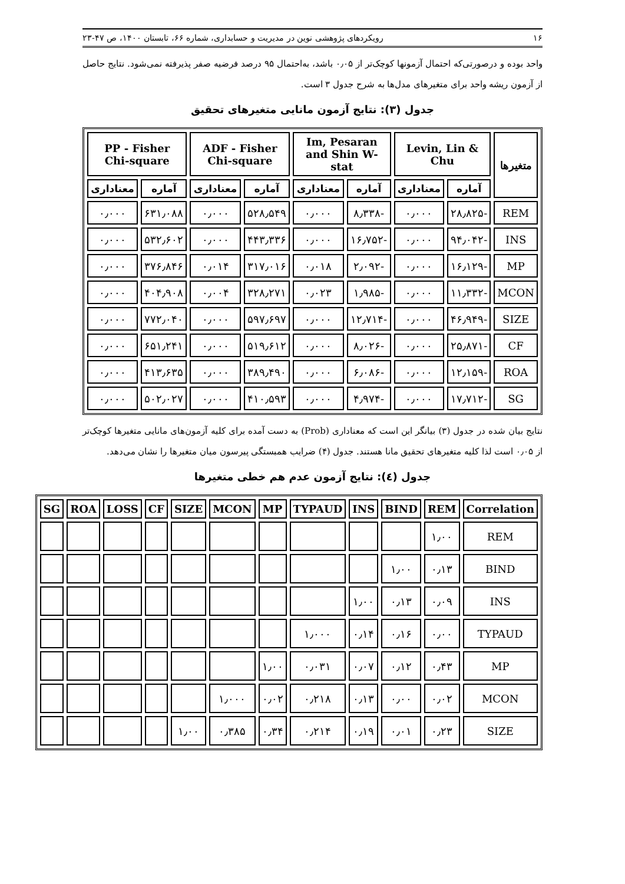۱۶ رویکردهای پژوهشی نوین در مدیریت و حسابداری، شماره ۶۶، تابستان ۱۴۰۰، ص ۴۷-۲۳
واحد بوده و درصورتی‌که احتمال آزمونها کوچک‌تر از ۰٫۰۵ باشد، به‌احتمال ۹۵ درصد فرضیه صفر پذیرفته نمی‌شود. نتایج حاصل از آزمون ریشه واحد برای متغیرهای مدل‌ها به شرح جدول ۳ است.
جدول (۳): نتایج آزمون مانایی متغیرهای تحقیق
| متغیرها | Levin, Lin & Chu | | Im, Pesaran and Shin W-stat | | ADF - Fisher Chi-square | | PP - Fisher Chi-square | |
| --- | --- | --- | --- | --- | --- | --- | --- | --- |
| | آماره | معناداری | آماره | معناداری | آماره | معناداری | آماره | معناداری |
| REM | -۲۸٫۸۲۵ | ۰٫۰۰۰ | -۸٫۳۳۸ | ۰٫۰۰۰ | ۵۲۸٫۵۴۹ | ۰٫۰۰۰ | ۶۳۱٫۰۸۸ | ۰٫۰۰۰ |
| INS | -۹۴٫۰۴۲ | ۰٫۰۰۰ | -۱۶٫۷۵۲ | ۰٫۰۰۰ | ۴۴۳٫۳۳۶ | ۰٫۰۰۰ | ۵۳۲٫۶۰۲ | ۰٫۰۰۰ |
| MP | -۱۶٫۱۲۹ | ۰٫۰۰۰ | -۲٫۰۹۲ | ۰٫۰۱۸ | ۳۱۷٫۰۱۶ | ۰٫۰۱۴ | ۳۷۶٫۸۴۶ | ۰٫۰۰۰ |
| MCON | -۱۱٫۳۳۲ | ۰٫۰۰۰ | -۱٫۹۸۵ | ۰٫۰۲۳ | ۳۲۸٫۲۷۱ | ۰٫۰۰۴ | ۴۰۴٫۹۰۸ | ۰٫۰۰۰ |
| SIZE | -۴۶٫۹۴۹ | ۰٫۰۰۰ | -۱۲٫۷۱۴ | ۰٫۰۰۰ | ۵۹۷٫۶۹۷ | ۰٫۰۰۰ | ۷۷۲٫۰۴۰ | ۰٫۰۰۰ |
| CF | -۲۵٫۸۷۱ | ۰٫۰۰۰ | -۸٫۰۲۶ | ۰٫۰۰۰ | ۵۱۹٫۶۱۲ | ۰٫۰۰۰ | ۶۵۱٫۲۴۱ | ۰٫۰۰۰ |
| ROA | -۱۲٫۱۵۹ | ۰٫۰۰۰ | -۶٫۰۸۶ | ۰٫۰۰۰ | ۳۸۹٫۴۹۰ | ۰٫۰۰۰ | ۴۱۳٫۶۳۵ | ۰٫۰۰۰ |
| SG | -۱۷٫۷۱۲ | ۰٫۰۰۰ | -۴٫۹۷۴ | ۰٫۰۰۰ | ۴۱۰٫۵۹۳ | ۰٫۰۰۰ | ۵۰۲٫۰۲۷ | ۰٫۰۰۰ |
نتایج بیان شده در جدول (۳) بیانگر این است که معناداری (Prob) به دست آمده برای کلیه آزمون‌های مانایی متغیرها کوچک‌تر از ۰٫۰۵ است لذا کلیه متغیرهای تحقیق مانا هستند. جدول (۴) ضرایب همبستگی پیرسون میان متغیرها را نشان می‌دهد.
جدول (٤): نتایج آزمون عدم هم خطی متغیرها
| Correlation | REM | BIND | INS | TYPAUD | MP | MCON | SIZE | CF | LOSS | ROA | SG |
| --- | --- | --- | --- | --- | --- | --- | --- | --- | --- | --- | --- |
| REM | ۱٫۰۰ | | | | | | | | | | |
| BIND | ۰٫۱۳ | ۱٫۰۰ | | | | | | | | | |
| INS | ۰٫۰۹ | ۰٫۱۳ | ۱٫۰۰ | | | | | | | | |
| TYPAUD | ۰٫۰۰ | ۰٫۱۶ | ۰٫۱۴ | ۱٫۰۰۰ | | | | | | | |
| MP | ۰٫۴۳ | ۰٫۱۲ | ۰٫۰۷ | ۰٫۰۳۱ | ۱٫۰۰ | | | | | | |
| MCON | ۰٫۰۲ | ۰٫۰۰ | ۰٫۱۳ | ۰٫۲۱۸ | ۰٫۰۲ | ۱٫۰۰۰ | | | | | |
| SIZE | ۰٫۲۳ | ۰٫۰۱ | ۰٫۱۹ | ۰٫۲۱۴ | ۰٫۳۴ | ۰٫۳۸۵ | ۱٫۰۰ | | | | |